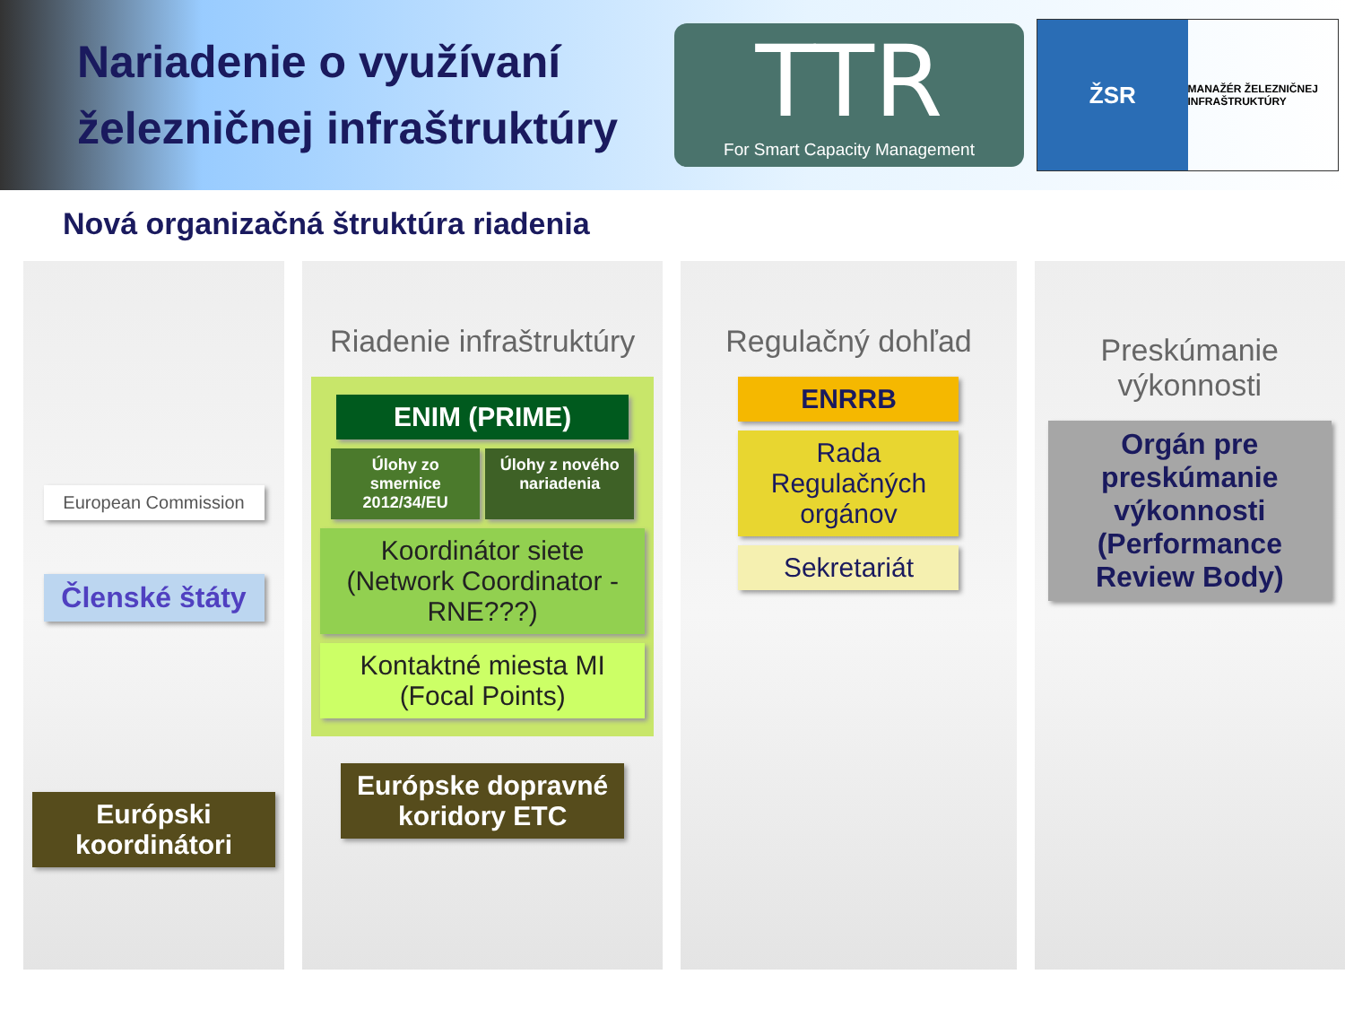Nariadenie o využívaní železničnej infraštruktúry
TTR
For Smart Capacity Management
ŽSR
MANAŽÉR ŽELEZNIČNEJ INFRAŠTRUKTÚRY
Nová organizačná štruktúra riadenia
European Commission
Členské štáty
Európski koordinátori
Riadenie infraštruktúry
ENIM (PRIME)
Úlohy zo smernice 2012/34/EU
Úlohy z nového nariadenia
Koordinátor siete (Network Coordinator - RNE???)
Kontaktné miesta MI (Focal Points)
Európske dopravné koridory ETC
Regulačný dohľad
ENRRB
Rada Regulačných orgánov
Sekretariát
Preskúmanie výkonnosti
Orgán pre preskúmanie výkonnosti (Performance Review Body)